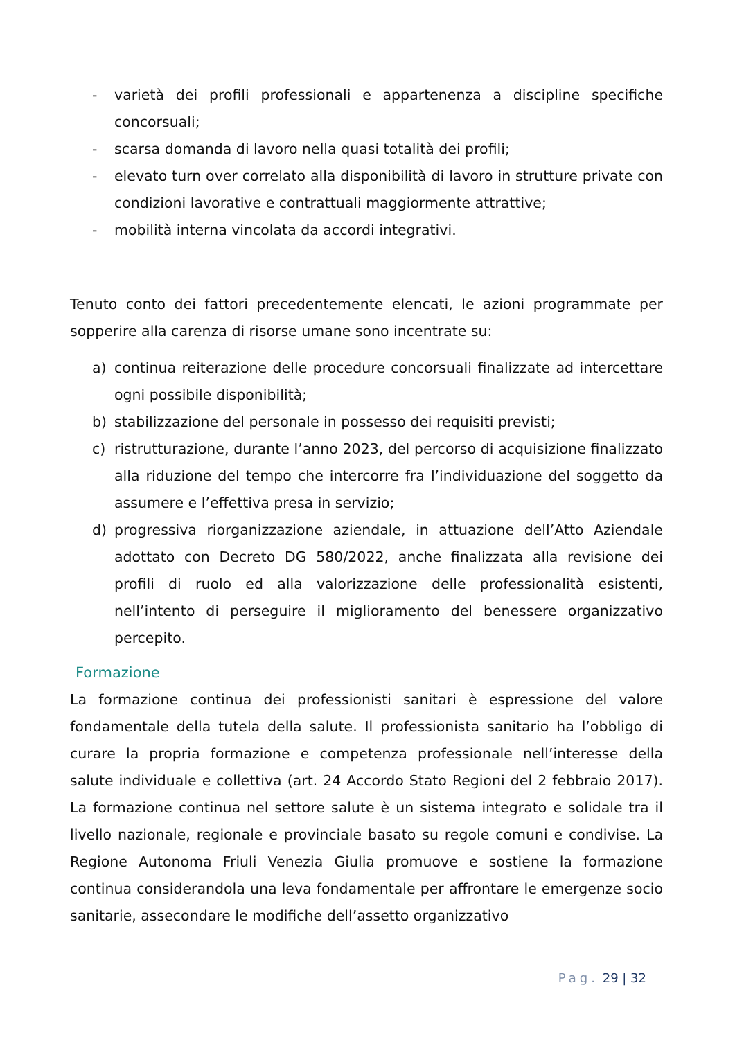- varietà dei profili professionali e appartenenza a discipline specifiche concorsuali;
- scarsa domanda di lavoro nella quasi totalità dei profili;
- elevato turn over correlato alla disponibilità di lavoro in strutture private con condizioni lavorative e contrattuali maggiormente attrattive;
- mobilità interna vincolata da accordi integrativi.
Tenuto conto dei fattori precedentemente elencati, le azioni programmate per sopperire alla carenza di risorse umane sono incentrate su:
a) continua reiterazione delle procedure concorsuali finalizzate ad intercettare ogni possibile disponibilità;
b) stabilizzazione del personale in possesso dei requisiti previsti;
c) ristrutturazione, durante l’anno 2023, del percorso di acquisizione finalizzato alla riduzione del tempo che intercorre fra l’individuazione del soggetto da assumere e l’effettiva presa in servizio;
d) progressiva riorganizzazione aziendale, in attuazione dell’Atto Aziendale adottato con Decreto DG 580/2022, anche finalizzata alla revisione dei profili di ruolo ed alla valorizzazione delle professionalità esistenti, nell’intento di perseguire il miglioramento del benessere organizzativo percepito.
Formazione
La formazione continua dei professionisti sanitari è espressione del valore fondamentale della tutela della salute. Il professionista sanitario ha l’obbligo di curare la propria formazione e competenza professionale nell’interesse della salute individuale e collettiva (art. 24 Accordo Stato Regioni del 2 febbraio 2017). La formazione continua nel settore salute è un sistema integrato e solidale tra il livello nazionale, regionale e provinciale basato su regole comuni e condivise. La Regione Autonoma Friuli Venezia Giulia promuove e sostiene la formazione continua considerandola una leva fondamentale per affrontare le emergenze socio sanitarie, assecondare le modifiche dell’assetto organizzativo
Pag. 29 | 32